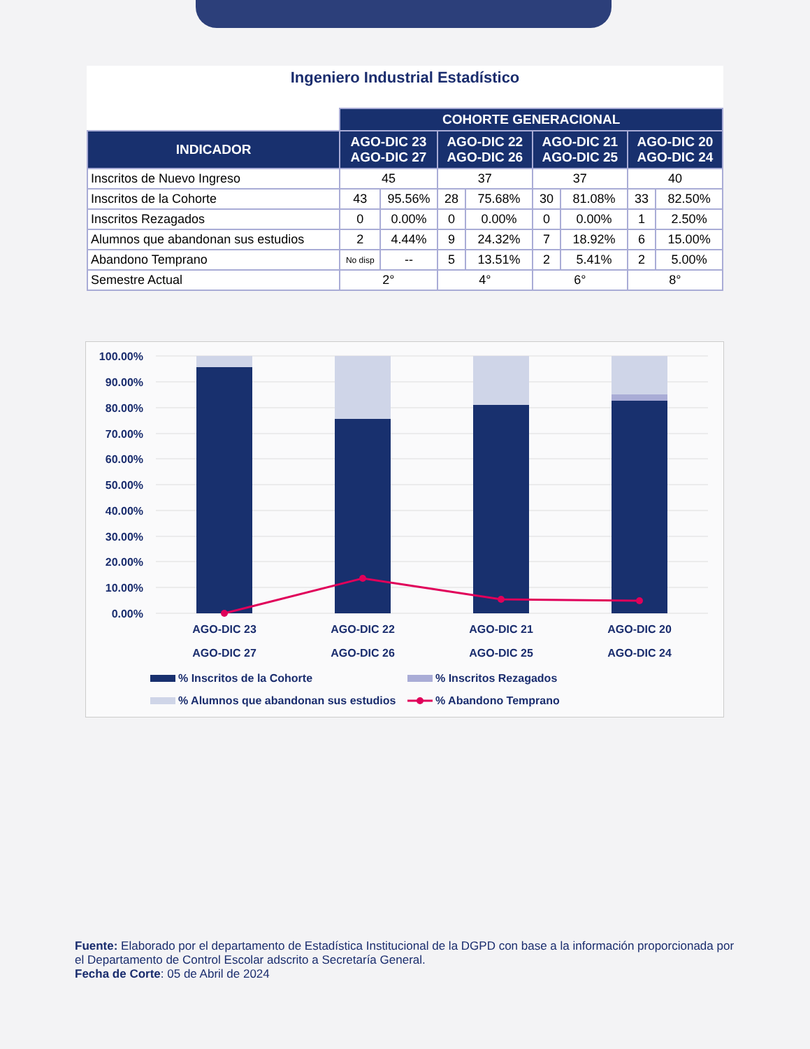Ingeniero Industrial Estadístico
| | COHORTE GENERACIONAL | | | | | | | |
| INDICADOR | AGO-DIC 23 AGO-DIC 27 | | AGO-DIC 22 AGO-DIC 26 | | AGO-DIC 21 AGO-DIC 25 | | AGO-DIC 20 AGO-DIC 24 | |
| Inscritos de Nuevo Ingreso | 45 | | 37 | | 37 | | 40 | |
| Inscritos de la Cohorte | 43 | 95.56% | 28 | 75.68% | 30 | 81.08% | 33 | 82.50% |
| Inscritos Rezagados | 0 | 0.00% | 0 | 0.00% | 0 | 0.00% | 1 | 2.50% |
| Alumnos que abandonan sus estudios | 2 | 4.44% | 9 | 24.32% | 7 | 18.92% | 6 | 15.00% |
| Abandono Temprano | No disp | -- | 5 | 13.51% | 2 | 5.41% | 2 | 5.00% |
| Semestre Actual | 2° | | 4° | | 6° | | 8° | |
100.00%
90.00%
80.00%
70.00%
60.00%
50.00%
40.00%
30.00%
20.00%
10.00%
0.00%
AGO-DIC 23
AGO-DIC 27
AGO-DIC 22
AGO-DIC 26
AGO-DIC 21
AGO-DIC 25
AGO-DIC 20
AGO-DIC 24
% Inscritos de la Cohorte
% Inscritos Rezagados
% Alumnos que abandonan sus estudios
% Abandono Temprano
Fuente: Elaborado por el departamento de Estadística Institucional de la DGPD con base a la información proporcionada por el Departamento de Control Escolar adscrito a Secretaría General.
Fecha de Corte: 05 de Abril de 2024